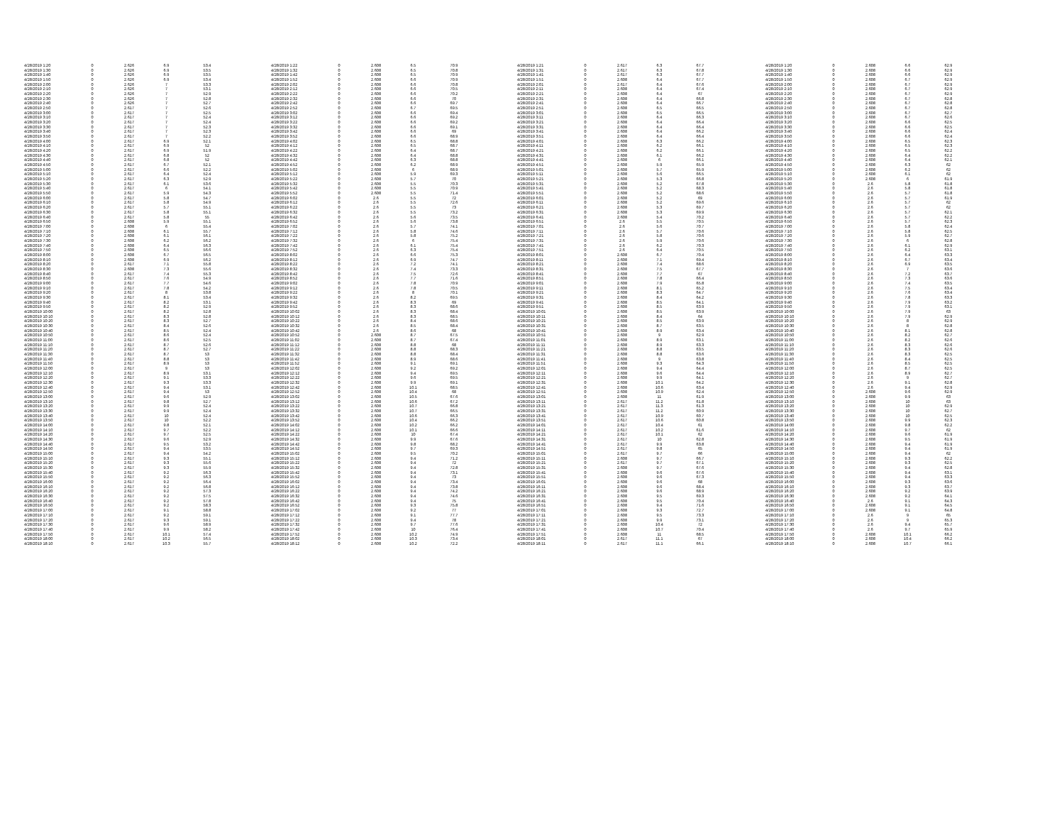| 4/28/2019 1:20 | 0 | 2.626 | 6.9 | 53.4 | | 4/28/2019 1:22 | 0 | 2.608 | 6.5 | 70.9 | | 4/28/2019 1:21 | 0 | 2.617 | 6.3 | 67.7 | | 4/28/2019 1:20 | 0 | 2.608 | 6.6 | 62.9 |
| 4/28/2019 1:30 | 0 | 2.626 | 6.9 | 53.5 | | 4/28/2019 1:32 | 0 | 2.608 | 6.5 | 70.8 | | 4/28/2019 1:31 | 0 | 2.617 | 6.3 | 67.8 | | 4/28/2019 1:30 | 0 | 2.608 | 6.6 | 62.9 |
| 4/28/2019 1:40 | 0 | 2.626 | 6.9 | 53.5 | | 4/28/2019 1:42 | 0 | 2.608 | 6.5 | 70.9 | | 4/28/2019 1:41 | 0 | 2.617 | 6.3 | 67.7 | | 4/28/2019 1:40 | 0 | 2.608 | 6.6 | 62.9 |
| 4/28/2019 1:50 | 0 | 2.626 | 6.9 | 53.4 | | 4/28/2019 1:52 | 0 | 2.608 | 6.6 | 70.9 | | 4/28/2019 1:51 | 0 | 2.608 | 6.4 | 67.7 | | 4/28/2019 1:50 | 0 | 2.608 | 6.7 | 62.9 |
| 4/28/2019 2:00 | 0 | 2.626 | 7 | 53.3 | | 4/28/2019 2:02 | 0 | 2.608 | 6.6 | 70.8 | | 4/28/2019 2:01 | 0 | 2.617 | 6.4 | 67.6 | | 4/28/2019 2:00 | 0 | 2.608 | 6.7 | 62.9 |
| 4/28/2019 2:10 | 0 | 2.626 | 7 | 53.1 | | 4/28/2019 2:12 | 0 | 2.608 | 6.6 | 70.5 | | 4/28/2019 2:11 | 0 | 2.608 | 6.4 | 67.4 | | 4/28/2019 2:10 | 0 | 2.608 | 6.7 | 62.9 |
| 4/28/2019 2:20 | 0 | 2.626 | 7 | 52.9 | | 4/28/2019 2:22 | 0 | 2.608 | 6.6 | 70.2 | | 4/28/2019 2:21 | 0 | 2.608 | 6.4 | 67 | | 4/28/2019 2:20 | 0 | 2.608 | 6.7 | 62.9 |
| 4/28/2019 2:30 | 0 | 2.626 | 7 | 52.8 | | 4/28/2019 2:32 | 0 | 2.608 | 6.6 | 70 | | 4/28/2019 2:31 | 0 | 2.608 | 6.4 | 66.8 | | 4/28/2019 2:30 | 0 | 2.608 | 6.7 | 62.8 |
| 4/28/2019 2:40 | 0 | 2.626 | 7 | 52.7 | | 4/28/2019 2:42 | 0 | 2.608 | 6.6 | 69.7 | | 4/28/2019 2:41 | 0 | 2.608 | 6.4 | 66.7 | | 4/28/2019 2:40 | 0 | 2.608 | 6.7 | 62.8 |
| 4/28/2019 2:50 | 0 | 2.617 | 7 | 52.6 | | 4/28/2019 2:52 | 0 | 2.608 | 6.7 | 69.5 | | 4/28/2019 2:51 | 0 | 2.608 | 6.5 | 66.5 | | 4/28/2019 2:50 | 0 | 2.608 | 6.7 | 62.8 |
| 4/28/2019 3:00 | 0 | 2.617 | 7 | 52.5 | | 4/28/2019 3:02 | 0 | 2.608 | 6.6 | 69.4 | | 4/28/2019 3:01 | 0 | 2.608 | 6.5 | 66.5 | | 4/28/2019 3:00 | 0 | 2.608 | 6.7 | 62.7 |
| 4/28/2019 3:10 | 0 | 2.617 | 7 | 52.4 | | 4/28/2019 3:12 | 0 | 2.608 | 6.6 | 69.2 | | 4/28/2019 3:11 | 0 | 2.608 | 6.4 | 66.3 | | 4/28/2019 3:10 | 0 | 2.608 | 6.7 | 62.6 |
| 4/28/2019 3:20 | 0 | 2.617 | 7 | 52.4 | | 4/28/2019 3:22 | 0 | 2.608 | 6.6 | 69.2 | | 4/28/2019 3:21 | 0 | 2.608 | 6.4 | 66.4 | | 4/28/2019 3:20 | 0 | 2.608 | 6.6 | 62.5 |
| 4/28/2019 3:30 | 0 | 2.617 | 7 | 52.3 | | 4/28/2019 3:32 | 0 | 2.608 | 6.6 | 69.1 | | 4/28/2019 3:31 | 0 | 2.608 | 6.4 | 66.4 | | 4/28/2019 3:30 | 0 | 2.608 | 6.6 | 62.5 |
| 4/28/2019 3:40 | 0 | 2.617 | 7 | 52.3 | | 4/28/2019 3:42 | 0 | 2.608 | 6.6 | 69 | | 4/28/2019 3:41 | 0 | 2.608 | 6.4 | 66.2 | | 4/28/2019 3:40 | 0 | 2.608 | 6.6 | 62.4 |
| 4/28/2019 3:50 | 0 | 2.617 | 7 | 52.2 | | 4/28/2019 3:52 | 0 | 2.608 | 6.6 | 68.9 | | 4/28/2019 3:51 | 0 | 2.608 | 6.4 | 66.4 | | 4/28/2019 3:50 | 0 | 2.608 | 6.6 | 62.4 |
| 4/28/2019 4:00 | 0 | 2.617 | 6.9 | 52.1 | | 4/28/2019 4:02 | 0 | 2.608 | 6.5 | 68.8 | | 4/28/2019 4:01 | 0 | 2.608 | 6.3 | 66.2 | | 4/28/2019 4:00 | 0 | 2.608 | 6.5 | 62.3 |
| 4/28/2019 4:10 | 0 | 2.617 | 6.9 | 52 | | 4/28/2019 4:12 | 0 | 2.608 | 6.5 | 68.7 | | 4/28/2019 4:11 | 0 | 2.608 | 6.2 | 66.1 | | 4/28/2019 4:10 | 0 | 2.608 | 6.5 | 62.3 |
| 4/28/2019 4:20 | 0 | 2.617 | 6.9 | 51.9 | | 4/28/2019 4:22 | 0 | 2.608 | 6.4 | 68.7 | | 4/28/2019 4:21 | 0 | 2.608 | 6.2 | 66.1 | | 4/28/2019 4:20 | 0 | 2.608 | 6.5 | 62.2 |
| 4/28/2019 4:30 | 0 | 2.617 | 6.8 | 52 | | 4/28/2019 4:32 | 0 | 2.608 | 6.4 | 68.8 | | 4/28/2019 4:31 | 0 | 2.608 | 6.1 | 66.2 | | 4/28/2019 4:30 | 0 | 2.608 | 6.4 | 62.2 |
| 4/28/2019 4:40 | 0 | 2.617 | 6.8 | 52 | | 4/28/2019 4:42 | 0 | 2.608 | 6.3 | 68.8 | | 4/28/2019 4:41 | 0 | 2.608 | 6 | 66.1 | | 4/28/2019 4:40 | 0 | 2.608 | 6.4 | 62.1 |
| 4/28/2019 4:50 | 0 | 2.617 | 6.7 | 52.1 | | 4/28/2019 4:52 | 0 | 2.608 | 6.2 | 68.9 | | 4/28/2019 4:51 | 0 | 2.608 | 5.9 | 65.9 | | 4/28/2019 4:50 | 0 | 2.608 | 6.3 | 62 |
| 4/28/2019 5:00 | 0 | 2.617 | 6.6 | 52.2 | | 4/28/2019 5:02 | 0 | 2.608 | 6 | 68.9 | | 4/28/2019 5:01 | 0 | 2.608 | 5.7 | 65.9 | | 4/28/2019 5:00 | 0 | 2.608 | 6.2 | 62 |
| 4/28/2019 5:10 | 0 | 2.617 | 6.4 | 52.4 | | 4/28/2019 5:12 | 0 | 2.608 | 5.9 | 69.3 | | 4/28/2019 5:11 | 0 | 2.608 | 5.6 | 66.5 | | 4/28/2019 5:10 | 0 | 2.608 | 6.1 | 62 |
| 4/28/2019 5:20 | 0 | 2.617 | 6.3 | 52.9 | | 4/28/2019 5:22 | 0 | 2.608 | 5.7 | 70 | | 4/28/2019 5:21 | 0 | 2.608 | 5.3 | 66.8 | | 4/28/2019 5:20 | 0 | 2.608 | 6 | 61.9 |
| 4/28/2019 5:30 | 0 | 2.617 | 6.1 | 53.6 | | 4/28/2019 5:32 | 0 | 2.608 | 5.5 | 70.3 | | 4/28/2019 5:31 | 0 | 2.608 | 5.2 | 67.8 | | 4/28/2019 5:30 | 0 | 2.6 | 5.8 | 61.8 |
| 4/28/2019 5:40 | 0 | 2.617 | 6 | 54.1 | | 4/28/2019 5:42 | 0 | 2.608 | 5.5 | 70.9 | | 4/28/2019 5:41 | 0 | 2.608 | 5.2 | 68.3 | | 4/28/2019 5:40 | 0 | 2.6 | 5.8 | 61.8 |
| 4/28/2019 5:50 | 0 | 2.617 | 5.9 | 54.3 | | 4/28/2019 5:52 | 0 | 2.608 | 5.5 | 71.4 | | 4/28/2019 5:51 | 0 | 2.608 | 5.2 | 68.6 | | 4/28/2019 5:50 | 0 | 2.6 | 5.7 | 61.8 |
| 4/28/2019 6:00 | 0 | 2.617 | 5.8 | 54.7 | | 4/28/2019 6:02 | 0 | 2.6 | 5.5 | 72 | | 4/28/2019 6:01 | 0 | 2.608 | 5.2 | 69 | | 4/28/2019 6:00 | 0 | 2.6 | 5.7 | 61.9 |
| 4/28/2019 6:10 | 0 | 2.617 | 5.8 | 54.9 | | 4/28/2019 6:12 | 0 | 2.6 | 5.5 | 72.6 | | 4/28/2019 6:11 | 0 | 2.608 | 5.2 | 69.6 | | 4/28/2019 6:10 | 0 | 2.6 | 5.7 | 62 |
| 4/28/2019 6:20 | 0 | 2.617 | 5.7 | 55.1 | | 4/28/2019 6:22 | 0 | 2.6 | 5.5 | 73 | | 4/28/2019 6:21 | 0 | 2.608 | 5.3 | 69.7 | | 4/28/2019 6:20 | 0 | 2.6 | 5.7 | 62 |
| 4/28/2019 6:30 | 0 | 2.617 | 5.8 | 55.1 | | 4/28/2019 6:32 | 0 | 2.6 | 5.5 | 73.2 | | 4/28/2019 6:31 | 0 | 2.608 | 5.3 | 69.9 | | 4/28/2019 6:30 | 0 | 2.6 | 5.7 | 62.1 |
| 4/28/2019 6:40 | 0 | 2.617 | 5.8 | 55 | | 4/28/2019 6:42 | 0 | 2.6 | 5.6 | 73.5 | | 4/28/2019 6:41 | 0 | 2.608 | 5.4 | 70.2 | | 4/28/2019 6:40 | 0 | 2.6 | 5.7 | 62.2 |
| 4/28/2019 6:50 | 0 | 2.608 | 5.9 | 55.1 | | 4/28/2019 6:52 | 0 | 2.6 | 5.6 | 73.8 | | 4/28/2019 6:51 | 0 | 2.6 | 5.5 | 70.5 | | 4/28/2019 6:50 | 0 | 2.6 | 5.7 | 62.3 |
| 4/28/2019 7:00 | 0 | 2.608 | 6 | 55.4 | | 4/28/2019 7:02 | 0 | 2.6 | 5.7 | 74.1 | | 4/28/2019 7:01 | 0 | 2.6 | 5.6 | 70.7 | | 4/28/2019 7:00 | 0 | 2.6 | 5.8 | 62.4 |
| 4/28/2019 7:10 | 0 | 2.608 | 6.1 | 55.7 | | 4/28/2019 7:12 | 0 | 2.6 | 5.8 | 74.6 | | 4/28/2019 7:11 | 0 | 2.6 | 5.7 | 70.6 | | 4/28/2019 7:10 | 0 | 2.6 | 5.8 | 62.5 |
| 4/28/2019 7:20 | 0 | 2.608 | 6.1 | 56.1 | | 4/28/2019 7:22 | 0 | 2.6 | 5.8 | 75.2 | | 4/28/2019 7:21 | 0 | 2.6 | 5.8 | 70.6 | | 4/28/2019 7:20 | 0 | 2.6 | 5.9 | 62.7 |
| 4/28/2019 7:30 | 0 | 2.608 | 6.2 | 56.2 | | 4/28/2019 7:32 | 0 | 2.6 | 6 | 75.4 | | 4/28/2019 7:31 | 0 | 2.6 | 5.9 | 70.6 | | 4/28/2019 7:30 | 0 | 2.6 | 6 | 62.8 |
| 4/28/2019 7:40 | 0 | 2.608 | 6.4 | 56.3 | | 4/28/2019 7:42 | 0 | 2.6 | 6.1 | 75.4 | | 4/28/2019 7:41 | 0 | 2.6 | 6.2 | 70.3 | | 4/28/2019 7:40 | 0 | 2.6 | 6.1 | 62.9 |
| 4/28/2019 7:50 | 0 | 2.608 | 6.5 | 56.6 | | 4/28/2019 7:52 | 0 | 2.6 | 6.3 | 75.4 | | 4/28/2019 7:51 | 0 | 2.6 | 6.4 | 70.5 | | 4/28/2019 7:50 | 0 | 2.6 | 6.2 | 63.1 |
| 4/28/2019 8:00 | 0 | 2.608 | 6.7 | 56.5 | | 4/28/2019 8:02 | 0 | 2.6 | 6.6 | 75.3 | | 4/28/2019 8:01 | 0 | 2.608 | 6.7 | 70.4 | | 4/28/2019 8:00 | 0 | 2.6 | 6.4 | 63.3 |
| 4/28/2019 8:10 | 0 | 2.608 | 6.9 | 56.2 | | 4/28/2019 8:12 | 0 | 2.6 | 6.9 | 74.7 | | 4/28/2019 8:11 | 0 | 2.608 | 7.1 | 69.4 | | 4/28/2019 8:10 | 0 | 2.6 | 6.7 | 63.4 |
| 4/28/2019 8:20 | 0 | 2.617 | 7.1 | 55.8 | | 4/28/2019 8:22 | 0 | 2.6 | 7.2 | 74.1 | | 4/28/2019 8:21 | 0 | 2.608 | 7.4 | 68.6 | | 4/28/2019 8:20 | 0 | 2.6 | 6.9 | 63.5 |
| 4/28/2019 8:30 | 0 | 2.608 | 7.3 | 55.6 | | 4/28/2019 8:32 | 0 | 2.6 | 7.4 | 73.3 | | 4/28/2019 8:31 | 0 | 2.608 | 7.5 | 67.7 | | 4/28/2019 8:30 | 0 | 2.6 | 7 | 63.6 |
| 4/28/2019 8:40 | 0 | 2.617 | 7.4 | 55.3 | | 4/28/2019 8:42 | 0 | 2.6 | 7.5 | 72.6 | | 4/28/2019 8:41 | 0 | 2.608 | 7.7 | 67 | | 4/28/2019 8:40 | 0 | 2.6 | 7.2 | 63.7 |
| 4/28/2019 8:50 | 0 | 2.617 | 7.6 | 54.9 | | 4/28/2019 8:52 | 0 | 2.6 | 7.7 | 71.6 | | 4/28/2019 8:51 | 0 | 2.608 | 7.8 | 66.4 | | 4/28/2019 8:50 | 0 | 2.6 | 7.3 | 63.6 |
| 4/28/2019 9:00 | 0 | 2.617 | 7.7 | 54.6 | | 4/28/2019 9:02 | 0 | 2.6 | 7.8 | 70.9 | | 4/28/2019 9:01 | 0 | 2.608 | 7.9 | 65.8 | | 4/28/2019 9:00 | 0 | 2.6 | 7.4 | 63.5 |
| 4/28/2019 9:10 | 0 | 2.617 | 7.8 | 54.2 | | 4/28/2019 9:12 | 0 | 2.6 | 7.8 | 70.5 | | 4/28/2019 9:11 | 0 | 2.608 | 8.1 | 65.2 | | 4/28/2019 9:10 | 0 | 2.6 | 7.5 | 63.4 |
| 4/28/2019 9:20 | 0 | 2.617 | 8 | 53.8 | | 4/28/2019 9:22 | 0 | 2.6 | 8 | 70.1 | | 4/28/2019 9:21 | 0 | 2.608 | 8.3 | 64.7 | | 4/28/2019 9:20 | 0 | 2.6 | 7.6 | 63.4 |
| 4/28/2019 9:30 | 0 | 2.617 | 8.1 | 53.4 | | 4/28/2019 9:32 | 0 | 2.6 | 8.2 | 69.5 | | 4/28/2019 9:31 | 0 | 2.608 | 8.4 | 64.2 | | 4/28/2019 9:30 | 0 | 2.6 | 7.8 | 63.3 |
| 4/28/2019 9:40 | 0 | 2.617 | 8.2 | 53.1 | | 4/28/2019 9:42 | 0 | 2.6 | 8.3 | 69 | | 4/28/2019 9:41 | 0 | 2.608 | 8.5 | 64.1 | | 4/28/2019 9:40 | 0 | 2.6 | 7.9 | 63.2 |
| 4/28/2019 9:50 | 0 | 2.617 | 8.2 | 52.9 | | 4/28/2019 9:52 | 0 | 2.6 | 8.3 | 68.6 | | 4/28/2019 9:51 | 0 | 2.608 | 8.5 | 63.9 | | 4/28/2019 9:50 | 0 | 2.6 | 7.9 | 63.1 |
| 4/28/2019 10:00 | 0 | 2.617 | 8.2 | 52.8 | | 4/28/2019 10:02 | 0 | 2.6 | 8.3 | 68.4 | | 4/28/2019 10:01 | 0 | 2.608 | 8.5 | 63.9 | | 4/28/2019 10:00 | 0 | 2.6 | 7.9 | 63 |
| 4/28/2019 10:10 | 0 | 2.617 | 8.3 | 52.8 | | 4/28/2019 10:12 | 0 | 2.6 | 8.3 | 68.5 | | 4/28/2019 10:11 | 0 | 2.608 | 8.4 | 64 | | 4/28/2019 10:10 | 0 | 2.6 | 7.9 | 62.9 |
| 4/28/2019 10:20 | 0 | 2.617 | 8.3 | 52.7 | | 4/28/2019 10:22 | 0 | 2.6 | 8.4 | 68.6 | | 4/28/2019 10:21 | 0 | 2.608 | 8.5 | 63.9 | | 4/28/2019 10:20 | 0 | 2.6 | 8 | 62.9 |
| 4/28/2019 10:30 | 0 | 2.617 | 8.4 | 52.6 | | 4/28/2019 10:32 | 0 | 2.6 | 8.5 | 68.4 | | 4/28/2019 10:31 | 0 | 2.608 | 8.7 | 63.5 | | 4/28/2019 10:30 | 0 | 2.6 | 8 | 62.8 |
| 4/28/2019 10:40 | 0 | 2.617 | 8.5 | 52.4 | | 4/28/2019 10:42 | 0 | 2.6 | 8.6 | 68 | | 4/28/2019 10:41 | 0 | 2.608 | 8.9 | 63.4 | | 4/28/2019 10:40 | 0 | 2.6 | 8.1 | 62.8 |
| 4/28/2019 10:50 | 0 | 2.617 | 8.6 | 52.4 | | 4/28/2019 10:52 | 0 | 2.608 | 8.7 | 67.5 | | 4/28/2019 10:51 | 0 | 2.608 | 9 | 62.9 | | 4/28/2019 10:50 | 0 | 2.6 | 8.2 | 62.7 |
| 4/28/2019 11:00 | 0 | 2.617 | 8.6 | 52.5 | | 4/28/2019 11:02 | 0 | 2.608 | 8.7 | 67.4 | | 4/28/2019 11:01 | 0 | 2.608 | 8.9 | 63.1 | | 4/28/2019 11:00 | 0 | 2.6 | 8.2 | 62.6 |
| 4/28/2019 11:10 | 0 | 2.617 | 8.7 | 52.6 | | 4/28/2019 11:12 | 0 | 2.608 | 8.8 | 68 | | 4/28/2019 11:11 | 0 | 2.608 | 8.9 | 63.3 | | 4/28/2019 11:10 | 0 | 2.6 | 8.3 | 62.6 |
| 4/28/2019 11:20 | 0 | 2.617 | 8.7 | 52.7 | | 4/28/2019 11:22 | 0 | 2.608 | 8.8 | 68.3 | | 4/28/2019 11:21 | 0 | 2.608 | 8.8 | 63.5 | | 4/28/2019 11:20 | 0 | 2.6 | 8.3 | 62.6 |
| 4/28/2019 11:30 | 0 | 2.617 | 8.7 | 53 | | 4/28/2019 11:32 | 0 | 2.608 | 8.8 | 68.4 | | 4/28/2019 11:31 | 0 | 2.608 | 8.8 | 63.6 | | 4/28/2019 11:30 | 0 | 2.6 | 8.3 | 62.5 |
| 4/28/2019 11:40 | 0 | 2.617 | 8.8 | 53 | | 4/28/2019 11:42 | 0 | 2.608 | 8.9 | 68.6 | | 4/28/2019 11:41 | 0 | 2.608 | 9 | 63.8 | | 4/28/2019 11:40 | 0 | 2.6 | 8.4 | 62.5 |
| 4/28/2019 11:50 | 0 | 2.617 | 8.9 | 53 | | 4/28/2019 11:52 | 0 | 2.608 | 9.1 | 69.1 | | 4/28/2019 11:51 | 0 | 2.608 | 9.3 | 64.3 | | 4/28/2019 11:50 | 0 | 2.6 | 8.5 | 62.5 |
| 4/28/2019 12:00 | 0 | 2.617 | 9 | 53 | | 4/28/2019 12:02 | 0 | 2.608 | 9.2 | 69.2 | | 4/28/2019 12:01 | 0 | 2.608 | 9.4 | 64.4 | | 4/28/2019 12:00 | 0 | 2.6 | 8.7 | 62.5 |
| 4/28/2019 12:10 | 0 | 2.617 | 8.9 | 53.1 | | 4/28/2019 12:12 | 0 | 2.608 | 9.4 | 69.5 | | 4/28/2019 12:11 | 0 | 2.608 | 9.6 | 64.4 | | 4/28/2019 12:10 | 0 | 2.6 | 8.9 | 62.7 |
| 4/28/2019 12:20 | 0 | 2.617 | 9.1 | 53.3 | | 4/28/2019 12:22 | 0 | 2.608 | 9.6 | 69.5 | | 4/28/2019 12:21 | 0 | 2.608 | 9.9 | 64.1 | | 4/28/2019 12:20 | 0 | 2.6 | 9 | 62.7 |
| 4/28/2019 12:30 | 0 | 2.617 | 9.3 | 53.3 | | 4/28/2019 12:32 | 0 | 2.608 | 9.9 | 69.1 | | 4/28/2019 12:31 | 0 | 2.608 | 10.1 | 64.2 | | 4/28/2019 12:30 | 0 | 2.6 | 9.1 | 62.8 |
| 4/28/2019 12:40 | 0 | 2.617 | 9.4 | 53.1 | | 4/28/2019 12:42 | 0 | 2.608 | 10.1 | 68.5 | | 4/28/2019 12:41 | 0 | 2.608 | 10.6 | 63.4 | | 4/28/2019 12:40 | 0 | 2.6 | 9.4 | 62.9 |
| 4/28/2019 12:50 | 0 | 2.617 | 9.4 | 53 | | 4/28/2019 12:52 | 0 | 2.608 | 10.4 | 68 | | 4/28/2019 12:51 | 0 | 2.608 | 10.9 | 62.4 | | 4/28/2019 12:50 | 0 | 2.608 | 9.6 | 62.9 |
| 4/28/2019 13:00 | 0 | 2.617 | 9.6 | 52.9 | | 4/28/2019 13:02 | 0 | 2.608 | 10.5 | 67.6 | | 4/28/2019 13:01 | 0 | 2.608 | 11 | 61.9 | | 4/28/2019 13:00 | 0 | 2.608 | 9.9 | 63 |
| 4/28/2019 13:10 | 0 | 2.617 | 9.8 | 52.7 | | 4/28/2019 13:12 | 0 | 2.608 | 10.6 | 67.2 | | 4/28/2019 13:11 | 0 | 2.617 | 11.2 | 61.8 | | 4/28/2019 13:10 | 0 | 2.608 | 10 | 63 |
| 4/28/2019 13:20 | 0 | 2.617 | 9.9 | 52.4 | | 4/28/2019 13:22 | 0 | 2.608 | 10.7 | 66.8 | | 4/28/2019 13:21 | 0 | 2.617 | 11.3 | 61.3 | | 4/28/2019 13:20 | 0 | 2.608 | 10 | 62.9 |
| 4/28/2019 13:30 | 0 | 2.617 | 9.9 | 52.4 | | 4/28/2019 13:32 | 0 | 2.608 | 10.7 | 66.5 | | 4/28/2019 13:31 | 0 | 2.617 | 11.2 | 60.9 | | 4/28/2019 13:30 | 0 | 2.608 | 10 | 62.7 |
| 4/28/2019 13:40 | 0 | 2.617 | 10 | 52.4 | | 4/28/2019 13:42 | 0 | 2.608 | 10.6 | 66.3 | | 4/28/2019 13:41 | 0 | 2.617 | 10.9 | 60.7 | | 4/28/2019 13:40 | 0 | 2.608 | 10 | 62.5 |
| 4/28/2019 13:50 | 0 | 2.617 | 10 | 52.2 | | 4/28/2019 13:52 | 0 | 2.608 | 10.4 | 66.2 | | 4/28/2019 13:51 | 0 | 2.617 | 10.6 | 60.8 | | 4/28/2019 13:50 | 0 | 2.608 | 9.9 | 62.3 |
| 4/28/2019 14:00 | 0 | 2.617 | 9.8 | 52.1 | | 4/28/2019 14:02 | 0 | 2.608 | 10.2 | 66.2 | | 4/28/2019 14:01 | 0 | 2.617 | 10.4 | 61 | | 4/28/2019 14:00 | 0 | 2.608 | 9.8 | 62.2 |
| 4/28/2019 14:10 | 0 | 2.617 | 9.7 | 52.2 | | 4/28/2019 14:12 | 0 | 2.608 | 10.1 | 66.6 | | 4/28/2019 14:11 | 0 | 2.617 | 10.2 | 61.6 | | 4/28/2019 14:10 | 0 | 2.608 | 9.7 | 62 |
| 4/28/2019 14:20 | 0 | 2.617 | 9.7 | 52.5 | | 4/28/2019 14:22 | 0 | 2.608 | 10 | 67.4 | | 4/28/2019 14:21 | 0 | 2.617 | 10.1 | 62 | | 4/28/2019 14:20 | 0 | 2.608 | 9.6 | 61.9 |
| 4/28/2019 14:30 | 0 | 2.617 | 9.6 | 52.9 | | 4/28/2019 14:32 | 0 | 2.608 | 9.9 | 67.6 | | 4/28/2019 14:31 | 0 | 2.617 | 10 | 62.8 | | 4/28/2019 14:30 | 0 | 2.608 | 9.5 | 61.9 |
| 4/28/2019 14:40 | 0 | 2.617 | 9.5 | 53.2 | | 4/28/2019 14:42 | 0 | 2.608 | 9.8 | 68.2 | | 4/28/2019 14:41 | 0 | 2.617 | 9.9 | 63.8 | | 4/28/2019 14:40 | 0 | 2.608 | 9.4 | 61.9 |
| 4/28/2019 14:50 | 0 | 2.617 | 9.4 | 53.5 | | 4/28/2019 14:52 | 0 | 2.608 | 9.7 | 69.3 | | 4/28/2019 14:51 | 0 | 2.617 | 9.8 | 65 | | 4/28/2019 14:50 | 0 | 2.608 | 9.4 | 61.9 |
| 4/28/2019 15:00 | 0 | 2.617 | 9.4 | 54.2 | | 4/28/2019 15:02 | 0 | 2.608 | 9.5 | 70.2 | | 4/28/2019 15:01 | 0 | 2.617 | 9.7 | 66 | | 4/28/2019 15:00 | 0 | 2.608 | 9.4 | 62 |
| 4/28/2019 15:10 | 0 | 2.617 | 9.3 | 55.1 | | 4/28/2019 15:12 | 0 | 2.608 | 9.4 | 71.2 | | 4/28/2019 15:11 | 0 | 2.608 | 9.7 | 66.7 | | 4/28/2019 15:10 | 0 | 2.608 | 9.3 | 62.2 |
| 4/28/2019 15:20 | 0 | 2.617 | 9.3 | 55.6 | | 4/28/2019 15:22 | 0 | 2.608 | 9.4 | 72 | | 4/28/2019 15:21 | 0 | 2.617 | 9.7 | 67.1 | | 4/28/2019 15:20 | 0 | 2.608 | 9.3 | 62.5 |
| 4/28/2019 15:30 | 0 | 2.617 | 9.3 | 55.9 | | 4/28/2019 15:32 | 0 | 2.608 | 9.4 | 72.8 | | 4/28/2019 15:31 | 0 | 2.608 | 9.7 | 67.6 | | 4/28/2019 15:30 | 0 | 2.608 | 9.4 | 62.8 |
| 4/28/2019 15:40 | 0 | 2.617 | 9.2 | 56.3 | | 4/28/2019 15:42 | 0 | 2.608 | 9.4 | 73.1 | | 4/28/2019 15:41 | 0 | 2.608 | 9.6 | 67.6 | | 4/28/2019 15:40 | 0 | 2.608 | 9.4 | 63.1 |
| 4/28/2019 15:50 | 0 | 2.617 | 9.2 | 56.3 | | 4/28/2019 15:52 | 0 | 2.608 | 9.4 | 73 | | 4/28/2019 15:51 | 0 | 2.608 | 9.6 | 67.3 | | 4/28/2019 15:50 | 0 | 2.608 | 9.4 | 63.3 |
| 4/28/2019 16:00 | 0 | 2.617 | 9.2 | 56.4 | | 4/28/2019 16:02 | 0 | 2.608 | 9.4 | 73.4 | | 4/28/2019 16:01 | 0 | 2.608 | 9.6 | 68 | | 4/28/2019 16:00 | 0 | 2.608 | 9.3 | 63.6 |
| 4/28/2019 16:10 | 0 | 2.617 | 9.2 | 56.8 | | 4/28/2019 16:12 | 0 | 2.608 | 9.4 | 73.8 | | 4/28/2019 16:11 | 0 | 2.608 | 9.6 | 68.4 | | 4/28/2019 16:10 | 0 | 2.608 | 9.3 | 63.7 |
| 4/28/2019 16:20 | 0 | 2.617 | 9.2 | 57.3 | | 4/28/2019 16:22 | 0 | 2.608 | 9.4 | 74.2 | | 4/28/2019 16:21 | 0 | 2.608 | 9.6 | 68.9 | | 4/28/2019 16:20 | 0 | 2.608 | 9.2 | 63.9 |
| 4/28/2019 16:30 | 0 | 2.617 | 9.2 | 57.5 | | 4/28/2019 16:32 | 0 | 2.608 | 9.4 | 74.6 | | 4/28/2019 16:31 | 0 | 2.608 | 9.5 | 69.3 | | 4/28/2019 16:30 | 0 | 2.608 | 9.2 | 64.1 |
| 4/28/2019 16:40 | 0 | 2.617 | 9.2 | 57.8 | | 4/28/2019 16:42 | 0 | 2.608 | 9.4 | 75 | | 4/28/2019 16:41 | 0 | 2.608 | 9.5 | 70.4 | | 4/28/2019 16:40 | 0 | 2.6 | 9.1 | 64.3 |
| 4/28/2019 16:50 | 0 | 2.617 | 9.2 | 58.3 | | 4/28/2019 16:52 | 0 | 2.608 | 9.3 | 75.8 | | 4/28/2019 16:51 | 0 | 2.608 | 9.4 | 71.6 | | 4/28/2019 16:50 | 0 | 2.608 | 9.1 | 64.5 |
| 4/28/2019 17:00 | 0 | 2.617 | 9.1 | 58.8 | | 4/28/2019 17:02 | 0 | 2.608 | 9.2 | 77 | | 4/28/2019 17:01 | 0 | 2.608 | 9.3 | 72.7 | | 4/28/2019 17:00 | 0 | 2.608 | 9.1 | 64.8 |
| 4/28/2019 17:10 | 0 | 2.617 | 9.2 | 59.1 | | 4/28/2019 17:12 | 0 | 2.608 | 9.1 | 77.7 | | 4/28/2019 17:11 | 0 | 2.608 | 9.5 | 73.3 | | 4/28/2019 17:10 | 0 | 2.6 | 9 | 65 |
| 4/28/2019 17:20 | 0 | 2.617 | 9.3 | 59.1 | | 4/28/2019 17:22 | 0 | 2.608 | 9.4 | 78 | | 4/28/2019 17:21 | 0 | 2.608 | 9.9 | 73.1 | | 4/28/2019 17:20 | 0 | 2.6 | 9 | 65.3 |
| 4/28/2019 17:30 | 0 | 2.617 | 9.6 | 58.9 | | 4/28/2019 17:32 | 0 | 2.608 | 9.7 | 77.6 | | 4/28/2019 17:31 | 0 | 2.608 | 10.4 | 72 | | 4/28/2019 17:30 | 0 | 2.6 | 9.4 | 65.7 |
| 4/28/2019 17:40 | 0 | 2.617 | 9.9 | 58.2 | | 4/28/2019 17:42 | 0 | 2.608 | 10 | 76.4 | | 4/28/2019 17:41 | 0 | 2.608 | 10.7 | 70.4 | | 4/28/2019 17:40 | 0 | 2.6 | 9.7 | 65.9 |
| 4/28/2019 17:50 | 0 | 2.617 | 10.1 | 57.4 | | 4/28/2019 17:52 | 0 | 2.608 | 10.2 | 74.9 | | 4/28/2019 17:51 | 0 | 2.608 | 11 | 68.5 | | 4/28/2019 17:50 | 0 | 2.608 | 10.1 | 66.2 |
| 4/28/2019 18:00 | 0 | 2.617 | 10.2 | 56.5 | | 4/28/2019 18:02 | 0 | 2.608 | 10.3 | 73.4 | | 4/28/2019 18:01 | 0 | 2.617 | 11.1 | 67 | | 4/28/2019 18:00 | 0 | 2.608 | 10.4 | 66.2 |
| 4/28/2019 18:10 | 0 | 2.617 | 10.3 | 55.7 | | 4/28/2019 18:12 | 0 | 2.608 | 10.2 | 72.2 | | 4/28/2019 18:11 | 0 | 2.617 | 11.1 | 66.1 | | 4/28/2019 18:10 | 0 | 2.608 | 10.7 | 66.1 |